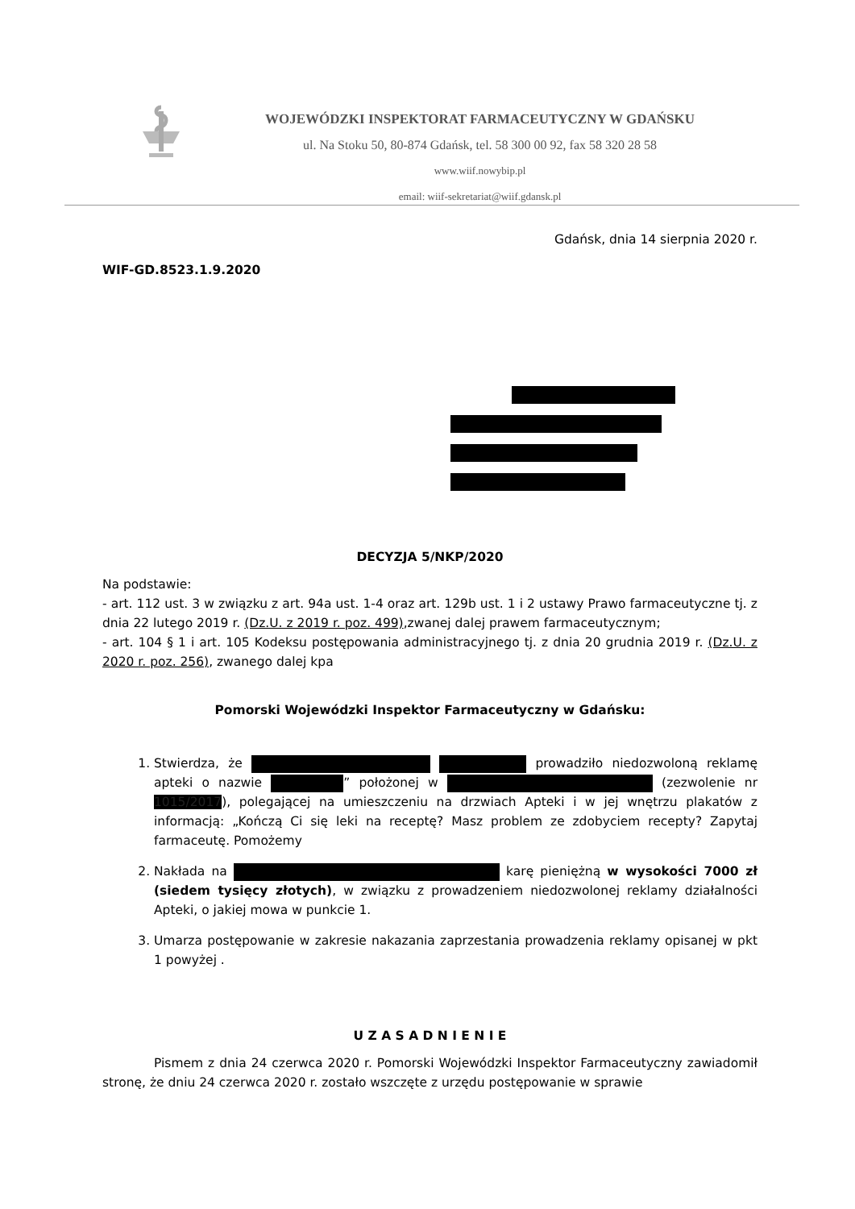WOJEWÓDZKI INSPEKTORAT FARMACEUTYCZNY W GDAŃSKU
ul. Na Stoku 50, 80-874 Gdańsk, tel. 58 300 00 92, fax 58 320 28 58
www.wiif.nowybip.pl
email: wiif-sekretariat@wiif.gdansk.pl
Gdańsk, dnia 14 sierpnia 2020 r.
WIF-GD.8523.1.9.2020
DECYZJA 5/NKP/2020
Na podstawie:
- art. 112 ust. 3 w związku z art. 94a ust. 1-4 oraz art. 129b ust. 1 i 2 ustawy Prawo farmaceutyczne tj. z dnia 22 lutego 2019 r. (Dz.U. z 2019 r. poz. 499),zwanej dalej prawem farmaceutycznym;
- art. 104 § 1 i art. 105 Kodeksu postępowania administracyjnego tj. z dnia 20 grudnia 2019 r. (Dz.U. z 2020 r. poz. 256), zwanego dalej kpa
Pomorski Wojewódzki Inspektor Farmaceutyczny w Gdańsku:
1. Stwierdza, że prowadziło niedozwoloną reklamę apteki o nazwie ” położonej w (zezwolenie nr 1015/2017), polegającej na umieszczeniu na drzwiach Apteki i w jej wnętrzu plakatów z informacją: „Kończą Ci się leki na receptę? Masz problem ze zdobyciem recepty? Zapytaj farmaceutę. Pomożemy
2. Nakłada na karę pieniężną w wysokości 7000 zł (siedem tysięcy złotych), w związku z prowadzeniem niedozwolonej reklamy działalności Apteki, o jakiej mowa w punkcie 1.
3. Umarza postępowanie w zakresie nakazania zaprzestania prowadzenia reklamy opisanej w pkt 1 powyżej .
U Z A S A D N I E N I E
Pismem z dnia 24 czerwca 2020 r. Pomorski Wojewódzki Inspektor Farmaceutyczny zawiadomił stronę, że dniu 24 czerwca 2020 r. zostało wszczęte z urzędu postępowanie w sprawie